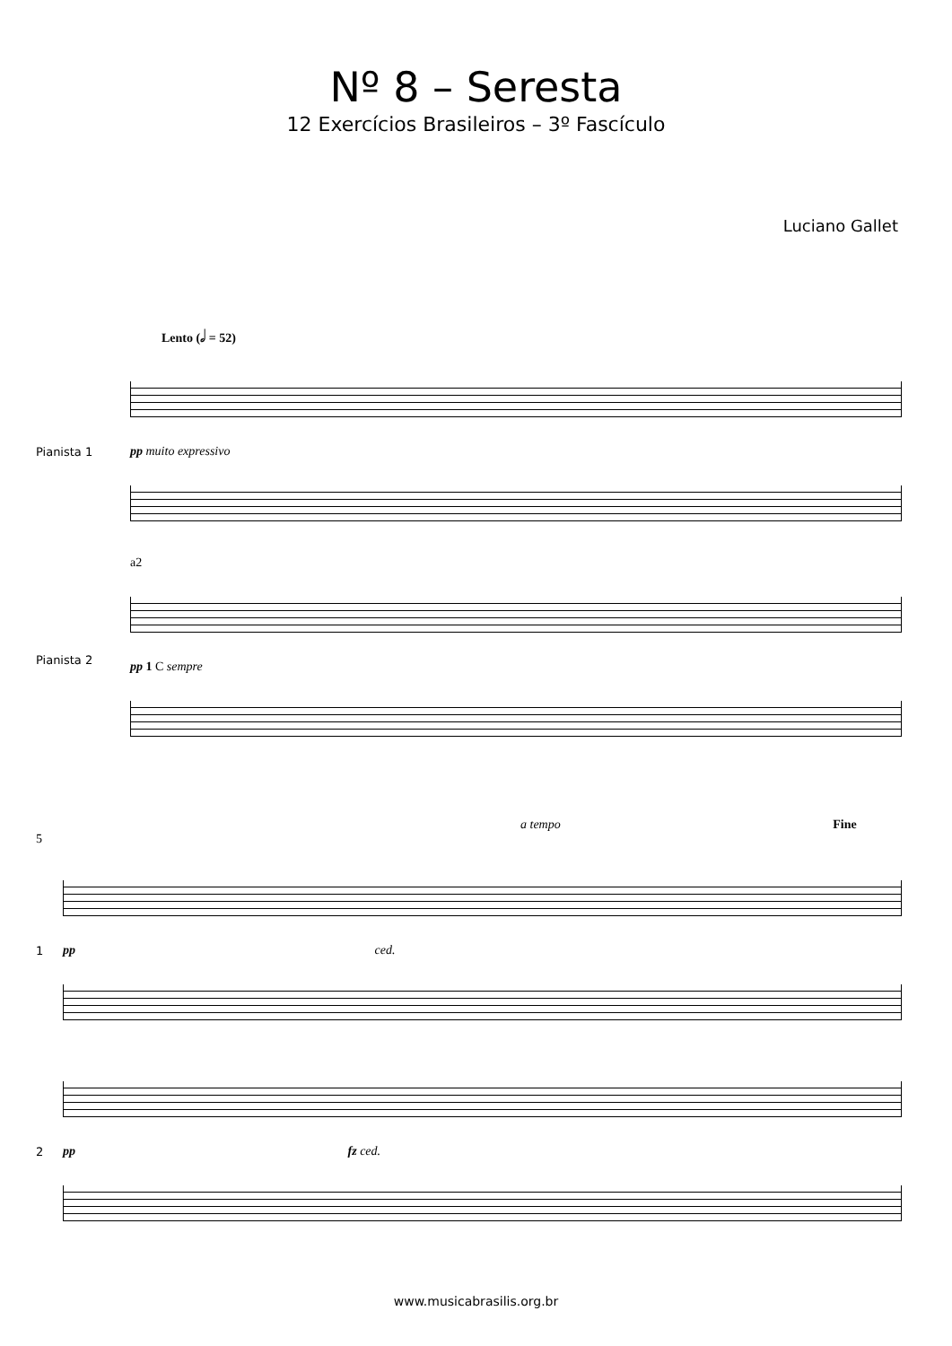Nº 8 – Seresta
12 Exercícios Brasileiros – 3º Fascículo
Luciano Gallet
Lento (𝅗𝅥 = 52)
Pianista 1 pp muito expressivo
Pianista 2
a2
pp 1 C sempre
a tempo Fine
5
1 pp ced.
2 pp fz ced.
www.musicabrasilis.org.br